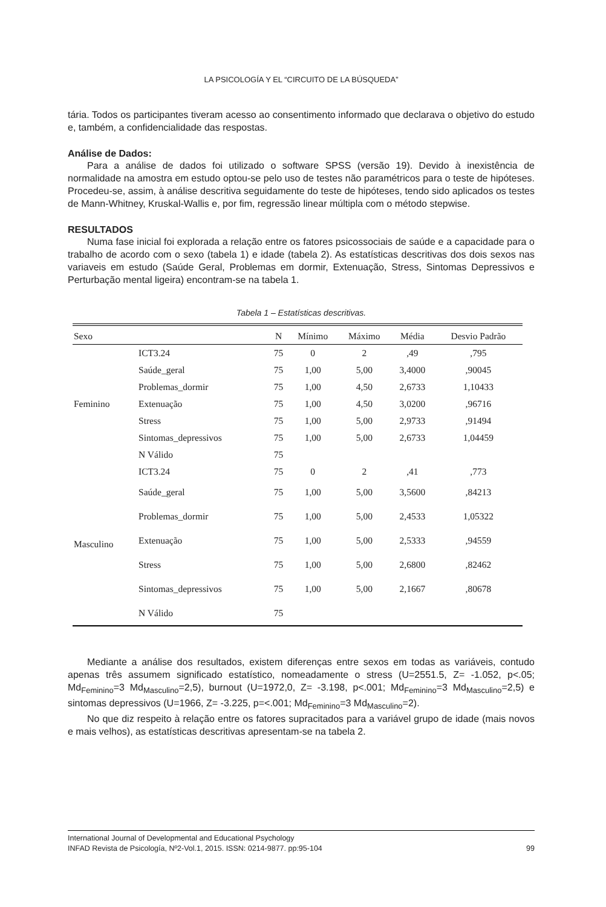LA PSICOLOGÍA Y EL “CIRCUITO DE LA BÚSQUEDA”
tária. Todos os participantes tiveram acesso ao consentimento informado que declarava o objetivo do estudo e, também, a confidencialidade das respostas.
Análise de Dados:
Para a análise de dados foi utilizado o software SPSS (versão 19). Devido à inexistência de normalidade na amostra em estudo optou-se pelo uso de testes não paramétricos para o teste de hipóteses. Procedeu-se, assim, à análise descritiva seguidamente do teste de hipóteses, tendo sido aplicados os testes de Mann-Whitney, Kruskal-Wallis e, por fim, regressão linear múltipla com o método stepwise.
RESULTADOS
Numa fase inicial foi explorada a relação entre os fatores psicossociais de saúde e a capacidade para o trabalho de acordo com o sexo (tabela 1) e idade (tabela 2). As estatísticas descritivas dos dois sexos nas variaveis em estudo (Saúde Geral, Problemas em dormir, Extenuação, Stress, Sintomas Depressivos e Perturbação mental ligeira) encontram-se na tabela 1.
Tabela 1 – Estatísticas descritivas.
| Sexo | | N | Mínimo | Máximo | Média | Desvio Padrão |
| --- | --- | --- | --- | --- | --- | --- |
| Feminino | ICT3.24 | 75 | 0 | 2 | ,49 | ,795 |
| | Saúde_geral | 75 | 1,00 | 5,00 | 3,4000 | ,90045 |
| | Problemas_dormir | 75 | 1,00 | 4,50 | 2,6733 | 1,10433 |
| | Extenuação | 75 | 1,00 | 4,50 | 3,0200 | ,96716 |
| | Stress | 75 | 1,00 | 5,00 | 2,9733 | ,91494 |
| | Sintomas_depressivos | 75 | 1,00 | 5,00 | 2,6733 | 1,04459 |
| | N Válido | 75 | | | | |
| Masculino | ICT3.24 | 75 | 0 | 2 | ,41 | ,773 |
| | Saúde_geral | 75 | 1,00 | 5,00 | 3,5600 | ,84213 |
| | Problemas_dormir | 75 | 1,00 | 5,00 | 2,4533 | 1,05322 |
| | Extenuação | 75 | 1,00 | 5,00 | 2,5333 | ,94559 |
| | Stress | 75 | 1,00 | 5,00 | 2,6800 | ,82462 |
| | Sintomas_depressivos | 75 | 1,00 | 5,00 | 2,1667 | ,80678 |
| | N Válido | 75 | | | | |
Mediante a análise dos resultados, existem diferenças entre sexos em todas as variáveis, contudo apenas três assumem significado estatístico, nomeadamente o stress (U=2551.5, Z= -1.052, p<.05; Md<sub>Feminino</sub>=3 Md<sub>Masculino</sub>=2,5), burnout (U=1972,0, Z= -3.198, p<.001; Md<sub>Feminino</sub>=3 Md<sub>Masculino</sub>=2,5) e sintomas depressivos (U=1966, Z= -3.225, p=<.001; Md<sub>Feminino</sub>=3 Md<sub>Masculino</sub>=2).
No que diz respeito à relação entre os fatores supracitados para a variável grupo de idade (mais novos e mais velhos), as estatísticas descritivas apresentam-se na tabela 2.
International Journal of Developmental and Educational Psychology
INFAD Revista de Psicología, Nº2-Vol.1, 2015. ISSN: 0214-9877. pp:95-104 99